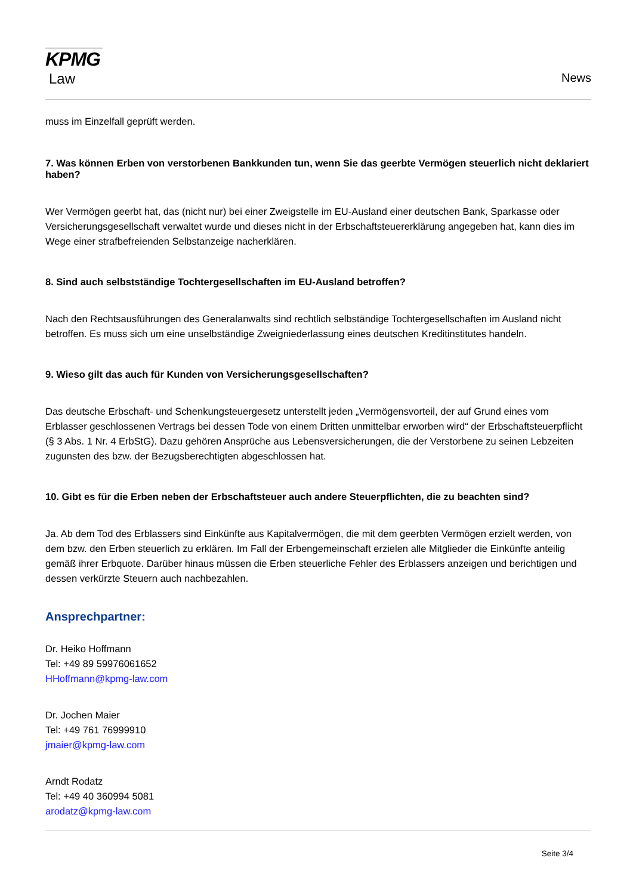KPMG
Law
News
muss im Einzelfall geprüft werden.
7. Was können Erben von verstorbenen Bankkunden tun, wenn Sie das geerbte Vermögen steuerlich nicht deklariert haben?
Wer Vermögen geerbt hat, das (nicht nur) bei einer Zweigstelle im EU-Ausland einer deutschen Bank, Sparkasse oder Versicherungsgesellschaft verwaltet wurde und dieses nicht in der Erbschaftsteuererklärung angegeben hat, kann dies im Wege einer strafbefreienden Selbstanzeige nacherklären.
8. Sind auch selbstständige Tochtergesellschaften im EU-Ausland betroffen?
Nach den Rechtsausführungen des Generalanwalts sind rechtlich selbständige Tochtergesellschaften im Ausland nicht betroffen. Es muss sich um eine unselbständige Zweigniederlassung eines deutschen Kreditinstitutes handeln.
9. Wieso gilt das auch für Kunden von Versicherungsgesellschaften?
Das deutsche Erbschaft- und Schenkungsteuergesetz unterstellt jeden „Vermögensvorteil, der auf Grund eines vom Erblasser geschlossenen Vertrags bei dessen Tode von einem Dritten unmittelbar erworben wird“ der Erbschaftsteuerpflicht (§ 3 Abs. 1 Nr. 4 ErbStG). Dazu gehören Ansprüche aus Lebensversicherungen, die der Verstorbene zu seinen Lebzeiten zugunsten des bzw. der Bezugsberechtigten abgeschlossen hat.
10. Gibt es für die Erben neben der Erbschaftsteuer auch andere Steuerpflichten, die zu beachten sind?
Ja. Ab dem Tod des Erblassers sind Einkünfte aus Kapitalvermögen, die mit dem geerbten Vermögen erzielt werden, von dem bzw. den Erben steuerlich zu erklären. Im Fall der Erbengemeinschaft erzielen alle Mitglieder die Einkünfte anteilig gemäß ihrer Erbquote. Darüber hinaus müssen die Erben steuerliche Fehler des Erblassers anzeigen und berichtigen und dessen verkürzte Steuern auch nachbezahlen.
Ansprechpartner:
Dr. Heiko Hoffmann
Tel: +49 89 59976061652
HHoffmann@kpmg-law.com
Dr. Jochen Maier
Tel: +49 761 76999910
jmaier@kpmg-law.com
Arndt Rodatz
Tel: +49 40 360994 5081
arodatz@kpmg-law.com
Seite 3/4